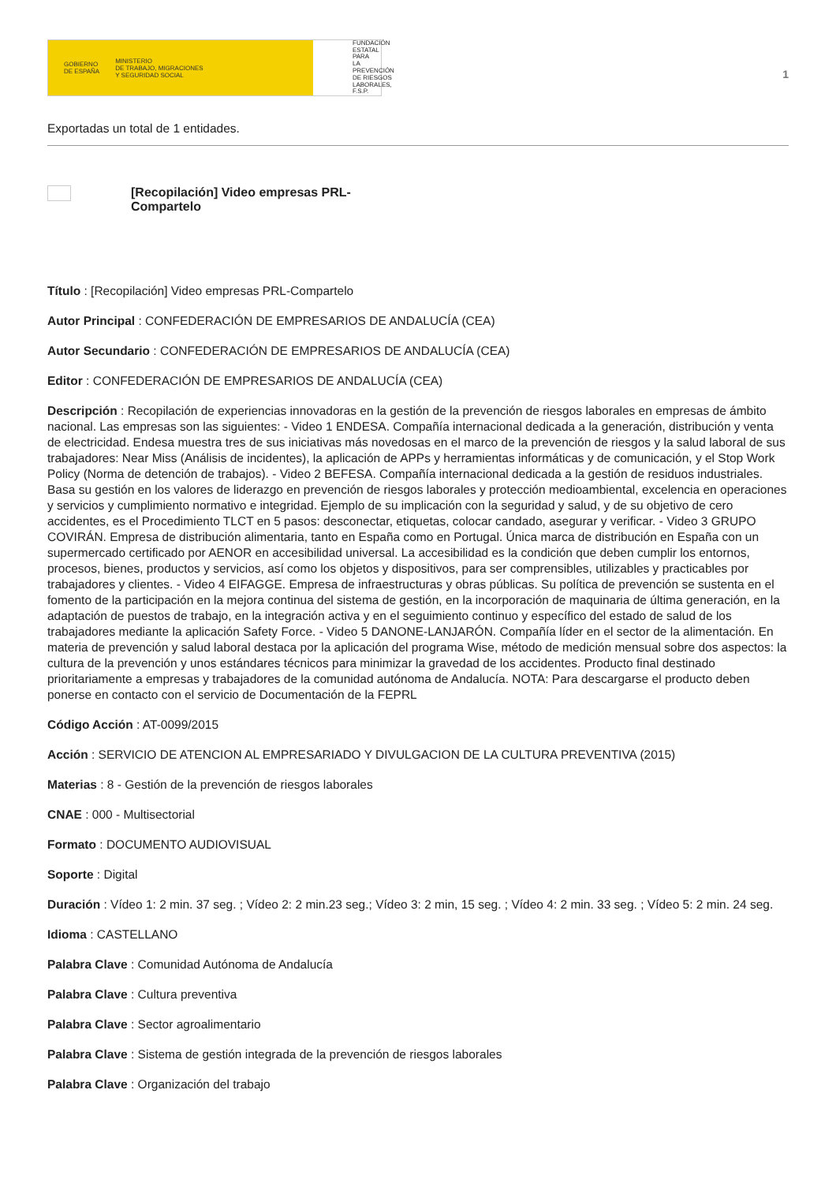GOBIERNO
DE ESPAÑA MINISTERIO
DE TRABAJO, MIGRACIONES
Y SEGURIDAD SOCIAL
FUNDACIÓN
ESTATAL PARA
LA PREVENCIÓN
DE RIESGOS
LABORALES, F.S.P.
1
Exportadas un total de 1 entidades.
[Recopilación] Video empresas PRL-Compartelo
Título : [Recopilación] Video empresas PRL-Compartelo
Autor Principal : CONFEDERACIÓN DE EMPRESARIOS DE ANDALUCÍA (CEA)
Autor Secundario : CONFEDERACIÓN DE EMPRESARIOS DE ANDALUCÍA (CEA)
Editor : CONFEDERACIÓN DE EMPRESARIOS DE ANDALUCÍA (CEA)
Descripción : Recopilación de experiencias innovadoras en la gestión de la prevención de riesgos laborales en empresas de ámbito nacional. Las empresas son las siguientes: - Video 1 ENDESA. Compañía internacional dedicada a la generación, distribución y venta de electricidad. Endesa muestra tres de sus iniciativas más novedosas en el marco de la prevención de riesgos y la salud laboral de sus trabajadores: Near Miss (Análisis de incidentes), la aplicación de APPs y herramientas informáticas y de comunicación, y el Stop Work Policy (Norma de detención de trabajos). - Video 2 BEFESA. Compañía internacional dedicada a la gestión de residuos industriales. Basa su gestión en los valores de liderazgo en prevención de riesgos laborales y protección medioambiental, excelencia en operaciones y servicios y cumplimiento normativo e integridad. Ejemplo de su implicación con la seguridad y salud, y de su objetivo de cero accidentes, es el Procedimiento TLCT en 5 pasos: desconectar, etiquetas, colocar candado, asegurar y verificar. - Video 3 GRUPO COVIRÁN. Empresa de distribución alimentaria, tanto en España como en Portugal. Única marca de distribución en España con un supermercado certificado por AENOR en accesibilidad universal. La accesibilidad es la condición que deben cumplir los entornos, procesos, bienes, productos y servicios, así como los objetos y dispositivos, para ser comprensibles, utilizables y practicables por trabajadores y clientes. - Video 4 EIFAGGE. Empresa de infraestructuras y obras públicas. Su política de prevención se sustenta en el fomento de la participación en la mejora continua del sistema de gestión, en la incorporación de maquinaria de última generación, en la adaptación de puestos de trabajo, en la integración activa y en el seguimiento continuo y específico del estado de salud de los trabajadores mediante la aplicación Safety Force. - Video 5 DANONE-LANJARÓN. Compañía líder en el sector de la alimentación. En materia de prevención y salud laboral destaca por la aplicación del programa Wise, método de medición mensual sobre dos aspectos: la cultura de la prevención y unos estándares técnicos para minimizar la gravedad de los accidentes. Producto final destinado prioritariamente a empresas y trabajadores de la comunidad autónoma de Andalucía. NOTA: Para descargarse el producto deben ponerse en contacto con el servicio de Documentación de la FEPRL
Código Acción : AT-0099/2015
Acción : SERVICIO DE ATENCION AL EMPRESARIADO Y DIVULGACION DE LA CULTURA PREVENTIVA (2015)
Materias : 8 - Gestión de la prevención de riesgos laborales
CNAE : 000 - Multisectorial
Formato : DOCUMENTO AUDIOVISUAL
Soporte : Digital
Duración : Vídeo 1: 2 min. 37 seg. ; Vídeo 2: 2 min.23 seg.; Vídeo 3: 2 min, 15 seg. ; Vídeo 4: 2 min. 33 seg. ; Vídeo 5: 2 min. 24 seg.
Idioma : CASTELLANO
Palabra Clave : Comunidad Autónoma de Andalucía
Palabra Clave : Cultura preventiva
Palabra Clave : Sector agroalimentario
Palabra Clave : Sistema de gestión integrada de la prevención de riesgos laborales
Palabra Clave : Organización del trabajo